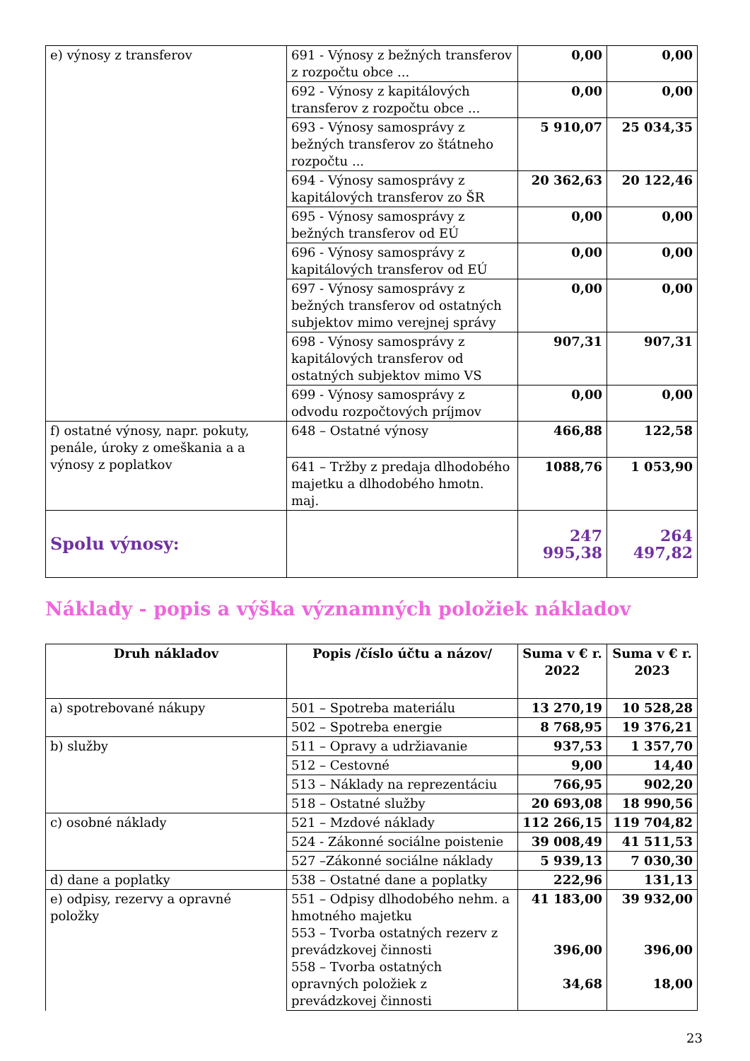| e) výnosy z transferov | 691 - Výnosy z bežných transferov z rozpočtu obce ... | 0,00 | 0,00 |
| | 692 - Výnosy z kapitálových transferov z rozpočtu obce ... | 0,00 | 0,00 |
| | 693 - Výnosy samosprávy z bežných transferov zo štátneho rozpočtu ... | 5 910,07 | 25 034,35 |
| | 694 - Výnosy samosprávy z kapitálových transferov zo ŠR | 20 362,63 | 20 122,46 |
| | 695 - Výnosy samosprávy z bežných transferov od EÚ | 0,00 | 0,00 |
| | 696 - Výnosy samosprávy z kapitálových transferov od EÚ | 0,00 | 0,00 |
| | 697 - Výnosy samosprávy z bežných transferov od ostatných subjektov mimo verejnej správy | 0,00 | 0,00 |
| | 698 - Výnosy samosprávy z kapitálových transferov od ostatných subjektov mimo VS | 907,31 | 907,31 |
| | 699 - Výnosy samosprávy z odvodu rozpočtových príjmov | 0,00 | 0,00 |
| f) ostatné výnosy, napr. pokuty, penále, úroky z omeškania a a výnosy z poplatkov | 648 – Ostatné výnosy | 466,88 | 122,58 |
| | 641 – Tržby z predaja dlhodobého majetku a dlhodobého hmotn. maj. | 1088,76 | 1 053,90 |
| Spolu výnosy: | | 247 995,38 | 264 497,82 |
Náklady - popis a výška významných položiek nákladov
| Druh nákladov | Popis /číslo účtu a názov/ | Suma v € r. 2022 | Suma v € r. 2023 |
| --- | --- | --- | --- |
| a) spotrebované nákupy | 501 – Spotreba materiálu | 13 270,19 | 10 528,28 |
| | 502 – Spotreba energie | 8 768,95 | 19 376,21 |
| b) služby | 511 – Opravy a udržiavanie | 937,53 | 1 357,70 |
| | 512 – Cestovné | 9,00 | 14,40 |
| | 513 – Náklady na reprezentáciu | 766,95 | 902,20 |
| | 518 – Ostatné služby | 20 693,08 | 18 990,56 |
| c) osobné náklady | 521 – Mzdové náklady | 112 266,15 | 119 704,82 |
| | 524 - Zákonné sociálne poistenie | 39 008,49 | 41 511,53 |
| | 527 –Zákonné sociálne náklady | 5 939,13 | 7 030,30 |
| d) dane a poplatky | 538 – Ostatné dane a poplatky | 222,96 | 131,13 |
| e) odpisy, rezervy a opravné položky | 551 – Odpisy dlhodobého nehm. a hmotného majetku 553 – Tvorba ostatných rezerv z prevádzkovej činnosti 558 – Tvorba ostatných opravných položiek z prevádzkovej činnosti | 41 183,00 396,00 34,68 | 39 932,00 396,00 18,00 |
23